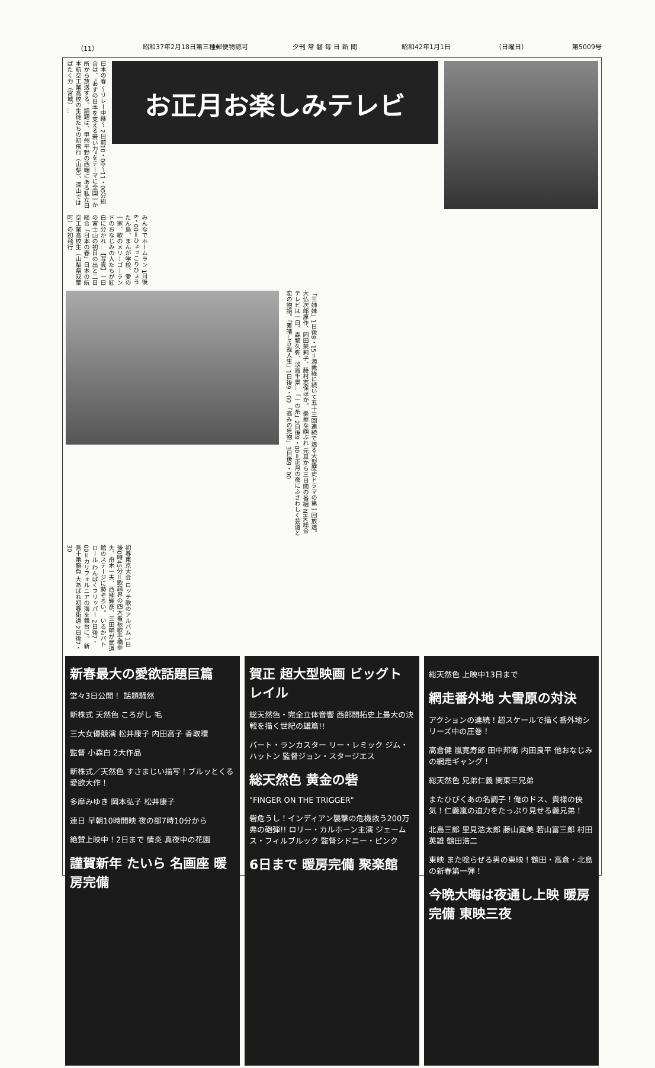（11） 昭和37年2月18日第三種郵便物認可 夕刊 常 磐 毎 日 新 聞 昭和42年1月1日 （日曜日） 第5009号
日本の春 ～リレー中継～ 2日前10・00～11・00分総合は、"あすの日本を支える若い力"をテーマに全国一か所から放送する。話題は、甲州平野の西端にある私立日本航空工業高校の生徒たちの初飛行（山梨）、深山ではばたく力（宮城）…
お正月お楽しみテレビ
みんなでホームラン 1日後6・00＝ひょっこりひょうたん島、まんが学校、愛の一家、歌のメリーゴーランドのおなじみの人たちが紅白に分かれ…【写真】一日の富士山の初日の出と二日総合「日本の春」日本の航空工業高校生（山梨県双葉町）の初飛行
「三姉妹」1日後8・15＝源義経に続いて五十三回連続で送る大型歴史ドラマの第一回放送。大仏次郎原作、岡田茉莉子、藤村志保ほか。 豪華な顔ぶれ 元旦から三日間の番組 NHK総合テレビは一日、森繁久弥、淡島千景…「一の糸」2日後9・00＝正月の夜にふさわしく芸道と恋の物語。「素晴しき哉人生」1日後9・00 「高みの見物」3日後9・00
初春東京大会 ロッテ歌のアルバム 1日後0時45分＝歌謡界の四大看板歌手橋幸夫、舟木一夫、西郷輝彦、三田明が武道館のステージに勢ぞろい。 いるかパトロール わんぱくフリッパー 2日後7・00＝カリフォルニアの海を舞台に。 新吾十番勝負 大あばれ初春街道 2日後7・30
新春最大の愛欲話題巨篇
堂々3日公開！ 話題騒然
新株式 天然色 ころがし 毛
三大女優競演 松井康子 内田高子 香取環
監督 小森白 2大作品
新株式／天然色 すさまじい描写！ブルッとくる愛欲大作！
多摩みゆき 岡本弘子 松井康子
連日 早朝10時開映 夜の部7時10分から
絶賛上映中！2日まで 情炎 真夜中の花園
謹賀新年 たいら 名画座 暖房完備
賀正 超大型映画 ビッグトレイル
総天然色・完全立体音響 西部開拓史上最大の決戦を描く世紀の雄篇!!
バート・ランカスター リー・レミック ジム・ハットン 監督ジョン・スタージエス
総天然色 黄金の砦
"FINGER ON THE TRIGGER"
砦危うし！インディアン襲撃の危機救う200万弗の砲弾!! ロリー・カルホーン主演 ジェームス・フィルブルック 監督シドニー・ピンク
6日まで 暖房完備 聚楽館
総天然色 上映中13日まで
網走番外地 大雪原の対決
アクションの連続！超スケールで描く番外地シリーズ中の圧巻！
高倉健 嵐寛寿郎 田中邦衛 内田良平 他おなじみの網走ギャング！
総天然色 兄弟仁義 関東三兄弟
またひびくあの名調子！俺のドス、貴様の侠気！仁義嵐の迫力をたっぷり見せる義兄弟！
北島三郎 里見浩太郎 藤山寛美 若山富三郎 村田英雄 鶴田浩二
東映 また唸らぜる男の東映！鶴田・高倉・北島の新春第一弾！
今晩大晦は夜通し上映 暖房完備 東映三夜